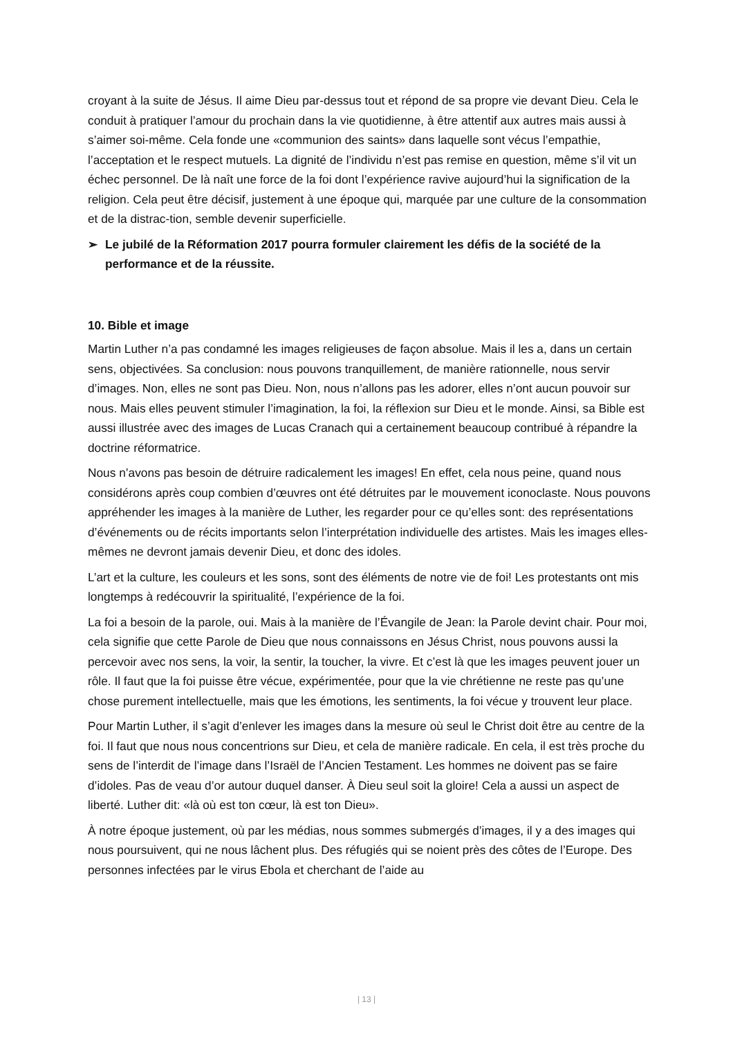croyant à la suite de Jésus. Il aime Dieu par-dessus tout et répond de sa propre vie devant Dieu. Cela le conduit à pratiquer l’amour du prochain dans la vie quotidienne, à être attentif aux autres mais aussi à s’aimer soi-même. Cela fonde une «communion des saints» dans laquelle sont vécus l’empathie, l’acceptation et le respect mutuels. La dignité de l’individu n’est pas remise en question, même s’il vit un échec personnel. De là naît une force de la foi dont l’expérience ravive aujourd’hui la signification de la religion. Cela peut être décisif, justement à une époque qui, marquée par une culture de la consommation et de la distrac-tion, semble devenir superficielle.
➢ Le jubilé de la Réformation 2017 pourra formuler clairement les défis de la société de la performance et de la réussite.
10. Bible et image
Martin Luther n’a pas condamné les images religieuses de façon absolue. Mais il les a, dans un certain sens, objectivées. Sa conclusion: nous pouvons tranquillement, de manière rationnelle, nous servir d’images. Non, elles ne sont pas Dieu. Non, nous n’allons pas les adorer, elles n’ont aucun pouvoir sur nous. Mais elles peuvent stimuler l’imagination, la foi, la réflexion sur Dieu et le monde. Ainsi, sa Bible est aussi illustrée avec des images de Lucas Cranach qui a certainement beaucoup contribué à répandre la doctrine réformatrice.
Nous n’avons pas besoin de détruire radicalement les images! En effet, cela nous peine, quand nous considérons après coup combien d’œuvres ont été détruites par le mouvement iconoclaste. Nous pouvons appréhender les images à la manière de Luther, les regarder pour ce qu’elles sont: des représentations d’événements ou de récits importants selon l’interprétation individuelle des artistes. Mais les images elles-mêmes ne devront jamais devenir Dieu, et donc des idoles.
L’art et la culture, les couleurs et les sons, sont des éléments de notre vie de foi! Les protestants ont mis longtemps à redécouvrir la spiritualité, l’expérience de la foi.
La foi a besoin de la parole, oui. Mais à la manière de l’Évangile de Jean: la Parole devint chair. Pour moi, cela signifie que cette Parole de Dieu que nous connaissons en Jésus Christ, nous pouvons aussi la percevoir avec nos sens, la voir, la sentir, la toucher, la vivre. Et c’est là que les images peuvent jouer un rôle. Il faut que la foi puisse être vécue, expérimentée, pour que la vie chrétienne ne reste pas qu’une chose purement intellectuelle, mais que les émotions, les sentiments, la foi vécue y trouvent leur place.
Pour Martin Luther, il s’agit d’enlever les images dans la mesure où seul le Christ doit être au centre de la foi. Il faut que nous nous concentrions sur Dieu, et cela de manière radicale. En cela, il est très proche du sens de l’interdit de l’image dans l’Israël de l’Ancien Testament. Les hommes ne doivent pas se faire d’idoles. Pas de veau d’or autour duquel danser. À Dieu seul soit la gloire! Cela a aussi un aspect de liberté. Luther dit: «là où est ton cœur, là est ton Dieu».
À notre époque justement, où par les médias, nous sommes submergés d’images, il y a des images qui nous poursuivent, qui ne nous lâchent plus. Des réfugiés qui se noient près des côtes de l’Europe. Des personnes infectées par le virus Ebola et cherchant de l’aide au
| 13 |